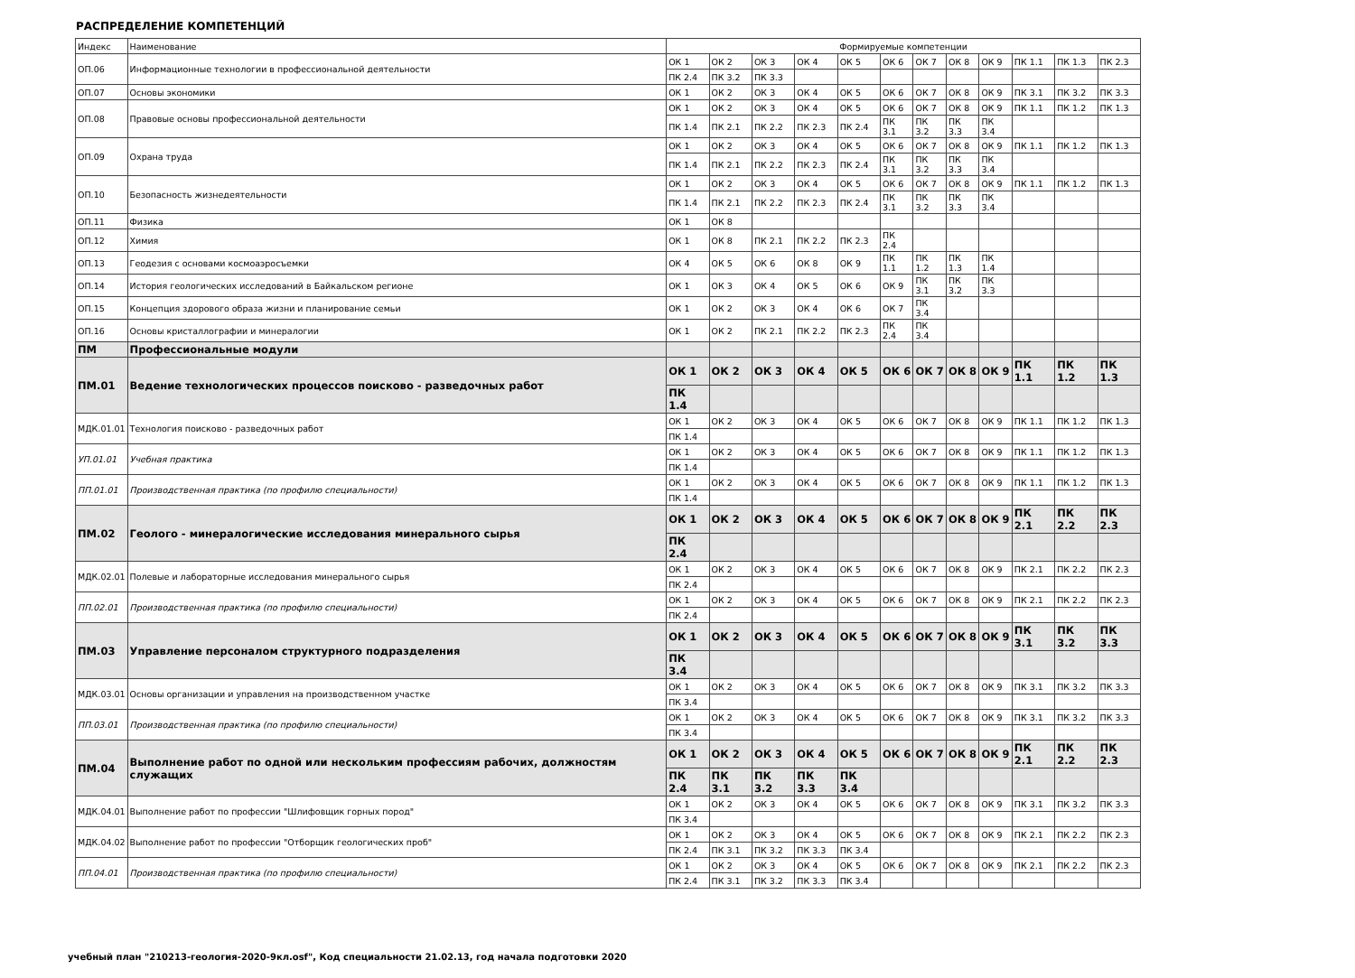РАСПРЕДЕЛЕНИЕ КОМПЕТЕНЦИЙ
| Индекс | Наименование | Формируемые компетенции | | | | | | | | | | | |
| --- | --- | --- | --- | --- | --- | --- | --- | --- | --- | --- | --- | --- | --- |
| ОП.06 | Информационные технологии в профессиональной деятельности | ОК 1 | ОК 2 | ОК 3 | ОК 4 | ОК 5 | ОК 6 | ОК 7 | ОК 8 | ОК 9 | ПК 1.1 | ПК 1.3 | ПК 2.3 |
| | | ПК 2.4 | ПК 3.2 | ПК 3.3 | | | | | | | | | |
| ОП.07 | Основы экономики | ОК 1 | ОК 2 | ОК 3 | ОК 4 | ОК 5 | ОК 6 | ОК 7 | ОК 8 | ОК 9 | ПК 3.1 | ПК 3.2 | ПК 3.3 |
| ОП.08 | Правовые основы профессиональной деятельности | ОК 1 | ОК 2 | ОК 3 | ОК 4 | ОК 5 | ОК 6 | ОК 7 | ОК 8 | ОК 9 | ПК 1.1 | ПК 1.2 | ПК 1.3 |
| | | ПК 1.4 | ПК 2.1 | ПК 2.2 | ПК 2.3 | ПК 2.4 | ПК 3.1 | ПК 3.2 | ПК 3.3 | ПК 3.4 | | | |
| ОП.09 | Охрана труда | ОК 1 | ОК 2 | ОК 3 | ОК 4 | ОК 5 | ОК 6 | ОК 7 | ОК 8 | ОК 9 | ПК 1.1 | ПК 1.2 | ПК 1.3 |
| | | ПК 1.4 | ПК 2.1 | ПК 2.2 | ПК 2.3 | ПК 2.4 | ПК 3.1 | ПК 3.2 | ПК 3.3 | ПК 3.4 | | | |
| ОП.10 | Безопасность жизнедеятельности | ОК 1 | ОК 2 | ОК 3 | ОК 4 | ОК 5 | ОК 6 | ОК 7 | ОК 8 | ОК 9 | ПК 1.1 | ПК 1.2 | ПК 1.3 |
| | | ПК 1.4 | ПК 2.1 | ПК 2.2 | ПК 2.3 | ПК 2.4 | ПК 3.1 | ПК 3.2 | ПК 3.3 | ПК 3.4 | | | |
| ОП.11 | Физика | ОК 1 | ОК 8 | | | | | | | | | | |
| ОП.12 | Химия | ОК 1 | ОК 8 | ПК 2.1 | ПК 2.2 | ПК 2.3 | ПК 2.4 | | | | | | |
| ОП.13 | Геодезия с основами космоаэросъемки | ОК 4 | ОК 5 | ОК 6 | ОК 8 | ОК 9 | ПК 1.1 | ПК 1.2 | ПК 1.3 | ПК 1.4 | | | |
| ОП.14 | История геологических исследований в Байкальском регионе | ОК 1 | ОК 3 | ОК 4 | ОК 5 | ОК 6 | ОК 9 | ПК 3.1 | ПК 3.2 | ПК 3.3 | | | |
| ОП.15 | Концепция здорового образа жизни и планирование семьи | ОК 1 | ОК 2 | ОК 3 | ОК 4 | ОК 6 | ОК 7 | ПК 3.4 | | | | | |
| ОП.16 | Основы кристаллографии и минералогии | ОК 1 | ОК 2 | ПК 2.1 | ПК 2.2 | ПК 2.3 | ПК 2.4 | ПК 3.4 | | | | | |
| ПМ | Профессиональные модули | | | | | | | | | | | | |
| ПМ.01 | Ведение технологических процессов поисково - разведочных работ | ОК 1 | ОК 2 | ОК 3 | ОК 4 | ОК 5 | ОК 6 | ОК 7 | ОК 8 | ОК 9 | ПК 1.1 | ПК 1.2 | ПК 1.3 |
| | | ПК 1.4 | | | | | | | | | | | |
| МДК.01.01 | Технология поисково - разведочных работ | ОК 1 | ОК 2 | ОК 3 | ОК 4 | ОК 5 | ОК 6 | ОК 7 | ОК 8 | ОК 9 | ПК 1.1 | ПК 1.2 | ПК 1.3 |
| | | ПК 1.4 | | | | | | | | | | | |
| УП.01.01 | Учебная практика | ОК 1 | ОК 2 | ОК 3 | ОК 4 | ОК 5 | ОК 6 | ОК 7 | ОК 8 | ОК 9 | ПК 1.1 | ПК 1.2 | ПК 1.3 |
| | | ПК 1.4 | | | | | | | | | | | |
| ПП.01.01 | Производственная практика (по профилю специальности) | ОК 1 | ОК 2 | ОК 3 | ОК 4 | ОК 5 | ОК 6 | ОК 7 | ОК 8 | ОК 9 | ПК 1.1 | ПК 1.2 | ПК 1.3 |
| | | ПК 1.4 | | | | | | | | | | | |
| ПМ.02 | Геолого - минералогические исследования минерального сырья | ОК 1 | ОК 2 | ОК 3 | ОК 4 | ОК 5 | ОК 6 | ОК 7 | ОК 8 | ОК 9 | ПК 2.1 | ПК 2.2 | ПК 2.3 |
| | | ПК 2.4 | | | | | | | | | | | |
| МДК.02.01 | Полевые и лабораторные исследования минерального сырья | ОК 1 | ОК 2 | ОК 3 | ОК 4 | ОК 5 | ОК 6 | ОК 7 | ОК 8 | ОК 9 | ПК 2.1 | ПК 2.2 | ПК 2.3 |
| | | ПК 2.4 | | | | | | | | | | | |
| ПП.02.01 | Производственная практика (по профилю специальности) | ОК 1 | ОК 2 | ОК 3 | ОК 4 | ОК 5 | ОК 6 | ОК 7 | ОК 8 | ОК 9 | ПК 2.1 | ПК 2.2 | ПК 2.3 |
| | | ПК 2.4 | | | | | | | | | | | |
| ПМ.03 | Управление персоналом структурного подразделения | ОК 1 | ОК 2 | ОК 3 | ОК 4 | ОК 5 | ОК 6 | ОК 7 | ОК 8 | ОК 9 | ПК 3.1 | ПК 3.2 | ПК 3.3 |
| | | ПК 3.4 | | | | | | | | | | | |
| МДК.03.01 | Основы организации и управления на производственном участке | ОК 1 | ОК 2 | ОК 3 | ОК 4 | ОК 5 | ОК 6 | ОК 7 | ОК 8 | ОК 9 | ПК 3.1 | ПК 3.2 | ПК 3.3 |
| | | ПК 3.4 | | | | | | | | | | | |
| ПП.03.01 | Производственная практика (по профилю специальности) | ОК 1 | ОК 2 | ОК 3 | ОК 4 | ОК 5 | ОК 6 | ОК 7 | ОК 8 | ОК 9 | ПК 3.1 | ПК 3.2 | ПК 3.3 |
| | | ПК 3.4 | | | | | | | | | | | |
| ПМ.04 | Выполнение работ по одной или нескольким профессиям рабочих, должностям служащих | ОК 1 | ОК 2 | ОК 3 | ОК 4 | ОК 5 | ОК 6 | ОК 7 | ОК 8 | ОК 9 | ПК 2.1 | ПК 2.2 | ПК 2.3 |
| | | ПК 2.4 | ПК 3.1 | ПК 3.2 | ПК 3.3 | ПК 3.4 | | | | | | | |
| МДК.04.01 | Выполнение работ по профессии "Шлифовщик горных пород" | ОК 1 | ОК 2 | ОК 3 | ОК 4 | ОК 5 | ОК 6 | ОК 7 | ОК 8 | ОК 9 | ПК 3.1 | ПК 3.2 | ПК 3.3 |
| | | ПК 3.4 | | | | | | | | | | | |
| МДК.04.02 | Выполнение работ по профессии "Отборщик геологических проб" | ОК 1 | ОК 2 | ОК 3 | ОК 4 | ОК 5 | ОК 6 | ОК 7 | ОК 8 | ОК 9 | ПК 2.1 | ПК 2.2 | ПК 2.3 |
| | | ПК 2.4 | ПК 3.1 | ПК 3.2 | ПК 3.3 | ПК 3.4 | | | | | | | |
| ПП.04.01 | Производственная практика (по профилю специальности) | ОК 1 | ОК 2 | ОК 3 | ОК 4 | ОК 5 | ОК 6 | ОК 7 | ОК 8 | ОК 9 | ПК 2.1 | ПК 2.2 | ПК 2.3 |
| | | ПК 2.4 | ПК 3.1 | ПК 3.2 | ПК 3.3 | ПК 3.4 | | | | | | | |
учебный план "210213-геология-2020-9кл.osf", Код специальности 21.02.13, год начала подготовки 2020